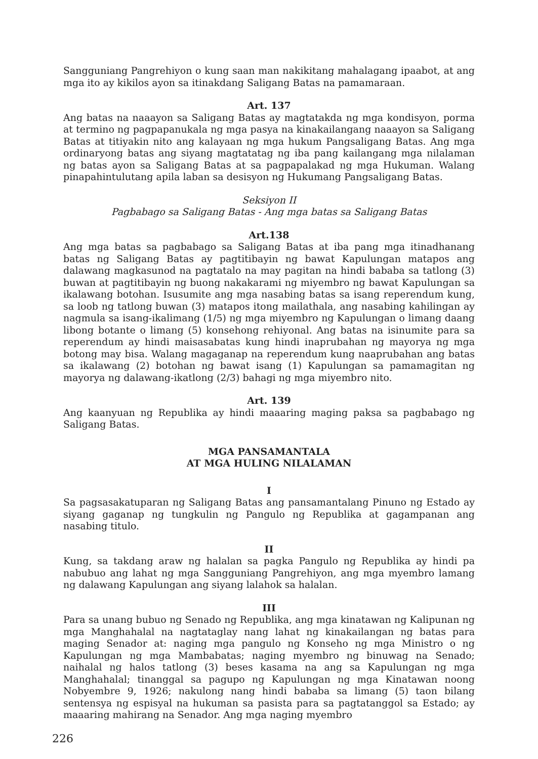Sangguniang Pangrehiyon o kung saan man nakikitang mahalagang ipaabot, at ang mga ito ay kikilos ayon sa itinakdang Saligang Batas na pamamaraan.
Art. 137
Ang batas na naaayon sa Saligang Batas ay magtatakda ng mga kondisyon, porma at termino ng pagpapanukala ng mga pasya na kinakailangang naaayon sa Saligang Batas at titiyakin nito ang kalayaan ng mga hukum Pangsaligang Batas. Ang mga ordinaryong batas ang siyang magtatatag ng iba pang kailangang mga nilalaman ng batas ayon sa Saligang Batas at sa pagpapalakad ng mga Hukuman. Walang pinapahintulutang apila laban sa desisyon ng Hukumang Pangsaligang Batas.
Seksiyon II
Pagbabago sa Saligang Batas - Ang mga batas sa Saligang Batas
Art.138
Ang mga batas sa pagbabago sa Saligang Batas at iba pang mga itinadhanang batas ng Saligang Batas ay pagtitibayin ng bawat Kapulungan matapos ang dalawang magkasunod na pagtatalo na may pagitan na hindi bababa sa tatlong (3) buwan at pagtitibayin ng buong nakakarami ng miyembro ng bawat Kapulungan sa ikalawang botohan. Isusumite ang mga nasabing batas sa isang reperendum kung, sa loob ng tatlong buwan (3) matapos itong mailathala, ang nasabing kahilingan ay nagmula sa isang-ikalimang (1/5) ng mga miyembro ng Kapulungan o limang daang libong botante o limang (5) konsehong rehiyonal. Ang batas na isinumite para sa reperendum ay hindi maisasabatas kung hindi inaprubahan ng mayorya ng mga botong may bisa. Walang magaganap na reperendum kung naaprubahan ang batas sa ikalawang (2) botohan ng bawat isang (1) Kapulungan sa pamamagitan ng mayorya ng dalawang-ikatlong (2/3) bahagi ng mga miyembro nito.
Art. 139
Ang kaanyuan ng Republika ay hindi maaaring maging paksa sa pagbabago ng Saligang Batas.
MGA PANSAMANTALA
AT MGA HULING NILALAMAN
I
Sa pagsasakatuparan ng Saligang Batas ang pansamantalang Pinuno ng Estado ay siyang gaganap ng tungkulin ng Pangulo ng Republika at gagampanan ang nasabing titulo.
II
Kung, sa takdang araw ng halalan sa pagka Pangulo ng Republika ay hindi pa nabubuo ang lahat ng mga Sangguniang Pangrehiyon, ang mga myembro lamang ng dalawang Kapulungan ang siyang lalahok sa halalan.
III
Para sa unang bubuo ng Senado ng Republika, ang mga kinatawan ng Kalipunan ng mga Manghahalal na nagtataglay nang lahat ng kinakailangan ng batas para maging Senador at: naging mga pangulo ng Konseho ng mga Ministro o ng Kapulungan ng mga Mambabatas; naging myembro ng binuwag na Senado; naihalal ng halos tatlong (3) beses kasama na ang sa Kapulungan ng mga Manghahalal; tinanggal sa pagupo ng Kapulungan ng mga Kinatawan noong Nobyembre 9, 1926; nakulong nang hindi bababa sa limang (5) taon bilang sentensya ng espisyal na hukuman sa pasista para sa pagtatanggol sa Estado; ay maaaring mahirang na Senador. Ang mga naging myembro
226